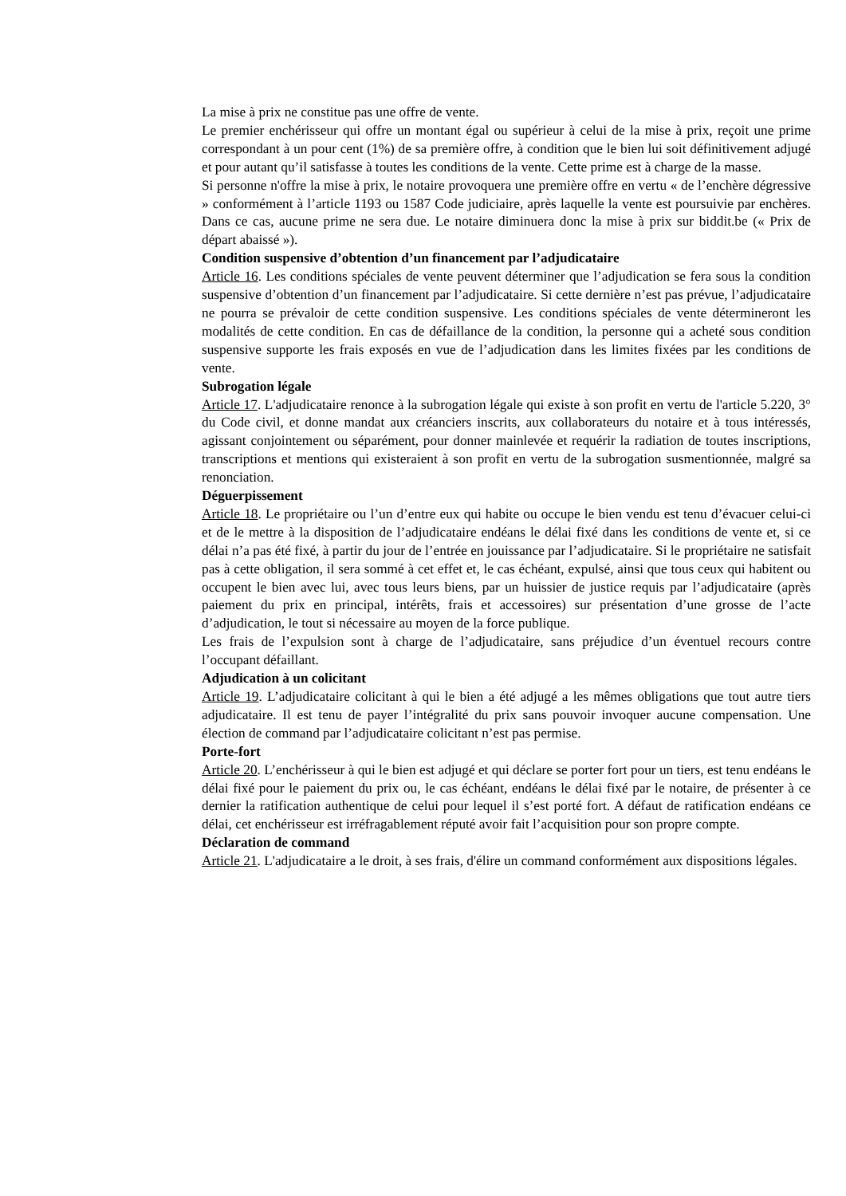La mise à prix ne constitue pas une offre de vente.
Le premier enchérisseur qui offre un montant égal ou supérieur à celui de la mise à prix, reçoit une prime correspondant à un pour cent (1%) de sa première offre, à condition que le bien lui soit définitivement adjugé et pour autant qu’il satisfasse à toutes les conditions de la vente. Cette prime est à charge de la masse.
Si personne n'offre la mise à prix, le notaire provoquera une première offre en vertu « de l’enchère dégressive » conformément à l’article 1193 ou 1587 Code judiciaire, après laquelle la vente est poursuivie par enchères. Dans ce cas, aucune prime ne sera due. Le notaire diminuera donc la mise à prix sur biddit.be (« Prix de départ abaissé »).
Condition suspensive d’obtention d’un financement par l’adjudicataire
Article 16. Les conditions spéciales de vente peuvent déterminer que l’adjudication se fera sous la condition suspensive d’obtention d’un financement par l’adjudicataire. Si cette dernière n’est pas prévue, l’adjudicataire ne pourra se prévaloir de cette condition suspensive. Les conditions spéciales de vente détermineront les modalités de cette condition. En cas de défaillance de la condition, la personne qui a acheté sous condition suspensive supporte les frais exposés en vue de l’adjudication dans les limites fixées par les conditions de vente.
Subrogation légale
Article 17. L'adjudicataire renonce à la subrogation légale qui existe à son profit en vertu de l'article 5.220, 3° du Code civil, et donne mandat aux créanciers inscrits, aux collaborateurs du notaire et à tous intéressés, agissant conjointement ou séparément, pour donner mainlevée et requérir la radiation de toutes inscriptions, transcriptions et mentions qui existeraient à son profit en vertu de la subrogation susmentionnée, malgré sa renonciation.
Déguerpissement
Article 18. Le propriétaire ou l’un d’entre eux qui habite ou occupe le bien vendu est tenu d’évacuer celui-ci et de le mettre à la disposition de l’adjudicataire endéans le délai fixé dans les conditions de vente et, si ce délai n’a pas été fixé, à partir du jour de l’entrée en jouissance par l’adjudicataire. Si le propriétaire ne satisfait pas à cette obligation, il sera sommé à cet effet et, le cas échéant, expulsé, ainsi que tous ceux qui habitent ou occupent le bien avec lui, avec tous leurs biens, par un huissier de justice requis par l’adjudicataire (après paiement du prix en principal, intérêts, frais et accessoires) sur présentation d’une grosse de l’acte d’adjudication, le tout si nécessaire au moyen de la force publique.
Les frais de l’expulsion sont à charge de l’adjudicataire, sans préjudice d’un éventuel recours contre l’occupant défaillant.
Adjudication à un colicitant
Article 19. L’adjudicataire colicitant à qui le bien a été adjugé a les mêmes obligations que tout autre tiers adjudicataire. Il est tenu de payer l’intégralité du prix sans pouvoir invoquer aucune compensation. Une élection de command par l’adjudicataire colicitant n’est pas permise.
Porte-fort
Article 20. L’enchérisseur à qui le bien est adjugé et qui déclare se porter fort pour un tiers, est tenu endéans le délai fixé pour le paiement du prix ou, le cas échéant, endéans le délai fixé par le notaire, de présenter à ce dernier la ratification authentique de celui pour lequel il s’est porté fort. A défaut de ratification endéans ce délai, cet enchérisseur est irréfragablement réputé avoir fait l’acquisition pour son propre compte.
Déclaration de command
Article 21. L'adjudicataire a le droit, à ses frais, d'élire un command conformément aux dispositions légales.